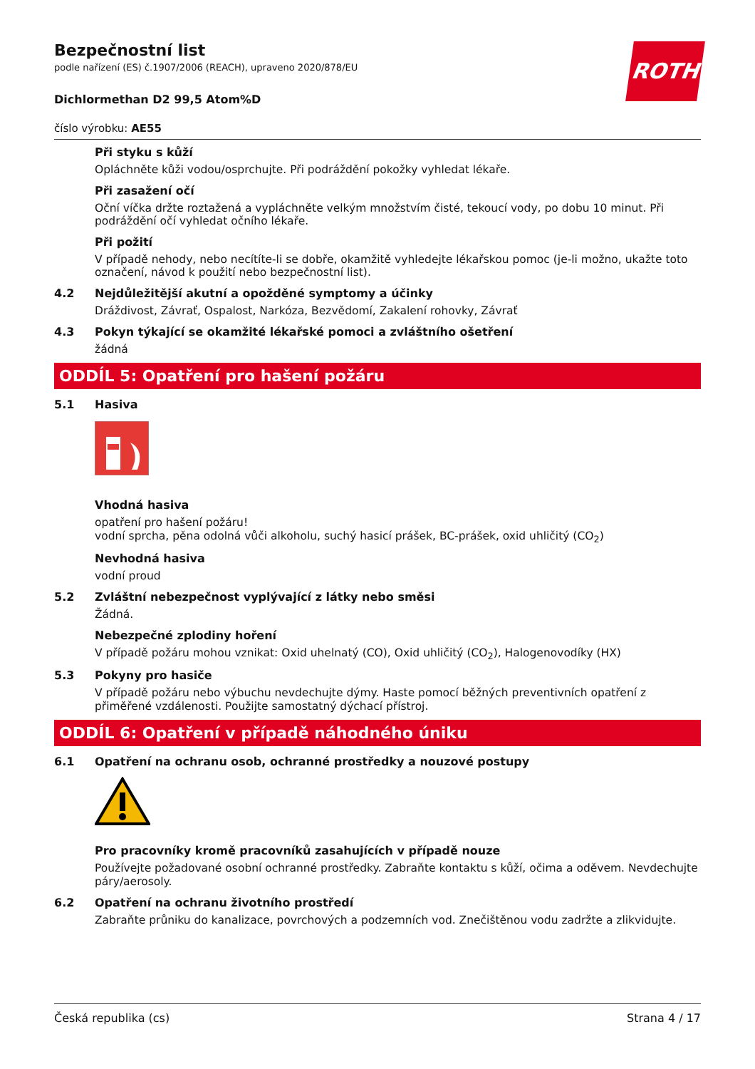ROTH
Bezpečnostní list
podle nařízení (ES) č.1907/2006 (REACH), upraveno 2020/878/EU
Dichlormethan D2 99,5 Atom%D
číslo výrobku: AE55
Při styku s kůží
Opláchněte kůži vodou/osprchujte. Při podráždění pokožky vyhledat lékaře.
Při zasažení očí
Oční víčka držte roztažená a vypláchněte velkým množstvím čisté, tekoucí vody, po dobu 10 minut. Při podráždění očí vyhledat očního lékaře.
Při požití
V případě nehody, nebo necítíte-li se dobře, okamžitě vyhledejte lékařskou pomoc (je-li možno, ukažte toto označení, návod k použití nebo bezpečnostní list).
4.2 Nejdůležitější akutní a opožděné symptomy a účinky
Dráždivost, Závrať, Ospalost, Narkóza, Bezvědomí, Zakalení rohovky, Závrať
4.3 Pokyn týkající se okamžité lékařské pomoci a zvláštního ošetření
žádná
ODDÍL 5: Opatření pro hašení požáru
5.1 Hasiva
Vhodná hasiva
opatření pro hašení požáru!
vodní sprcha, pěna odolná vůči alkoholu, suchý hasicí prášek, BC-prášek, oxid uhličitý (CO<sub>2</sub>)
Nevhodná hasiva
vodní proud
5.2 Zvláštní nebezpečnost vyplývající z látky nebo směsi
Žádná.
Nebezpečné zplodiny hoření
V případě požáru mohou vznikat: Oxid uhelnatý (CO), Oxid uhličitý (CO<sub>2</sub>), Halogenovodíky (HX)
5.3 Pokyny pro hasiče
V případě požáru nebo výbuchu nevdechujte dýmy. Haste pomocí běžných preventivních opatření z přiměřené vzdálenosti. Použijte samostatný dýchací přístroj.
ODDÍL 6: Opatření v případě náhodného úniku
6.1 Opatření na ochranu osob, ochranné prostředky a nouzové postupy
Pro pracovníky kromě pracovníků zasahujících v případě nouze
Používejte požadované osobní ochranné prostředky. Zabraňte kontaktu s kůží, očima a oděvem. Nevdechujte páry/aerosoly.
6.2 Opatření na ochranu životního prostředí
Zabraňte průniku do kanalizace, povrchových a podzemních vod. Znečištěnou vodu zadržte a zlikvidujte.
Česká republika (cs) Strana 4 / 17